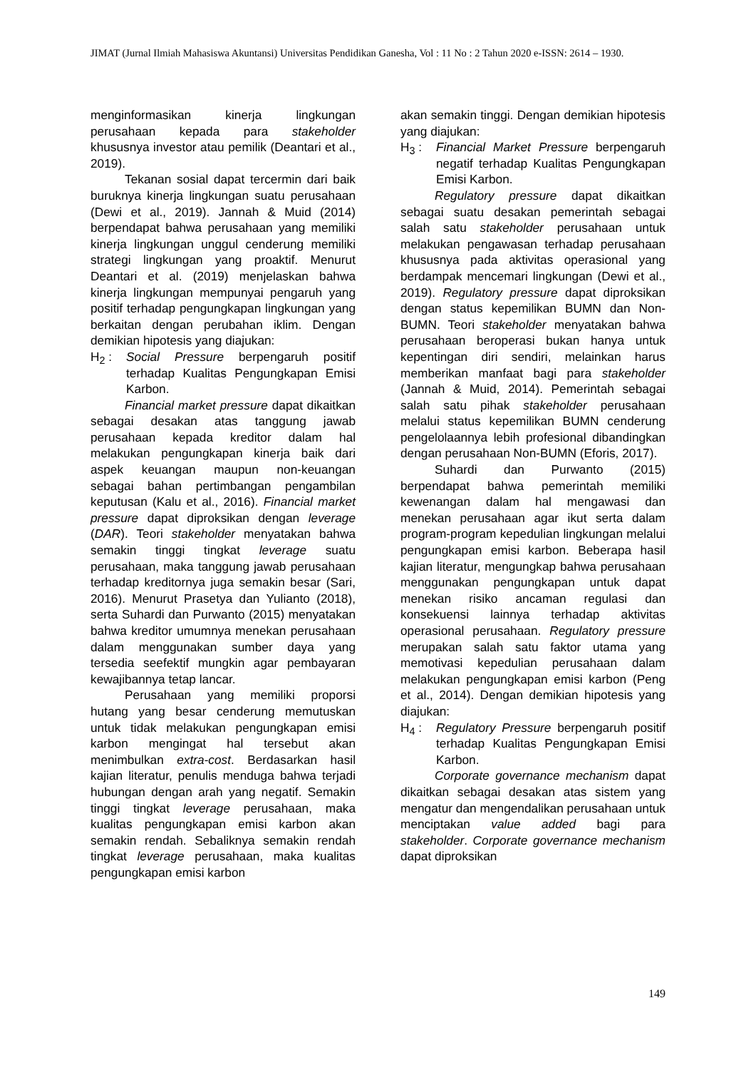JIMAT (Jurnal Ilmiah Mahasiswa Akuntansi) Universitas Pendidikan Ganesha, Vol : 11 No : 2 Tahun 2020 e-ISSN: 2614 – 1930.
menginformasikan kinerja lingkungan perusahaan kepada para stakeholder khususnya investor atau pemilik (Deantari et al., 2019).
Tekanan sosial dapat tercermin dari baik buruknya kinerja lingkungan suatu perusahaan (Dewi et al., 2019). Jannah & Muid (2014) berpendapat bahwa perusahaan yang memiliki kinerja lingkungan unggul cenderung memiliki strategi lingkungan yang proaktif. Menurut Deantari et al. (2019) menjelaskan bahwa kinerja lingkungan mempunyai pengaruh yang positif terhadap pengungkapan lingkungan yang berkaitan dengan perubahan iklim. Dengan demikian hipotesis yang diajukan:
H<sub>2</sub> : Social Pressure berpengaruh positif terhadap Kualitas Pengungkapan Emisi Karbon.
Financial market pressure dapat dikaitkan sebagai desakan atas tanggung jawab perusahaan kepada kreditor dalam hal melakukan pengungkapan kinerja baik dari aspek keuangan maupun non-keuangan sebagai bahan pertimbangan pengambilan keputusan (Kalu et al., 2016). Financial market pressure dapat diproksikan dengan leverage (DAR). Teori stakeholder menyatakan bahwa semakin tinggi tingkat leverage suatu perusahaan, maka tanggung jawab perusahaan terhadap kreditornya juga semakin besar (Sari, 2016). Menurut Prasetya dan Yulianto (2018), serta Suhardi dan Purwanto (2015) menyatakan bahwa kreditor umumnya menekan perusahaan dalam menggunakan sumber daya yang tersedia seefektif mungkin agar pembayaran kewajibannya tetap lancar.
Perusahaan yang memiliki proporsi hutang yang besar cenderung memutuskan untuk tidak melakukan pengungkapan emisi karbon mengingat hal tersebut akan menimbulkan extra-cost. Berdasarkan hasil kajian literatur, penulis menduga bahwa terjadi hubungan dengan arah yang negatif. Semakin tinggi tingkat leverage perusahaan, maka kualitas pengungkapan emisi karbon akan semakin rendah. Sebaliknya semakin rendah tingkat leverage perusahaan, maka kualitas pengungkapan emisi karbon
akan semakin tinggi. Dengan demikian hipotesis yang diajukan:
H<sub>3</sub> : Financial Market Pressure berpengaruh negatif terhadap Kualitas Pengungkapan Emisi Karbon.
Regulatory pressure dapat dikaitkan sebagai suatu desakan pemerintah sebagai salah satu stakeholder perusahaan untuk melakukan pengawasan terhadap perusahaan khususnya pada aktivitas operasional yang berdampak mencemari lingkungan (Dewi et al., 2019). Regulatory pressure dapat diproksikan dengan status kepemilikan BUMN dan Non-BUMN. Teori stakeholder menyatakan bahwa perusahaan beroperasi bukan hanya untuk kepentingan diri sendiri, melainkan harus memberikan manfaat bagi para stakeholder (Jannah & Muid, 2014). Pemerintah sebagai salah satu pihak stakeholder perusahaan melalui status kepemilikan BUMN cenderung pengelolaannya lebih profesional dibandingkan dengan perusahaan Non-BUMN (Eforis, 2017).
Suhardi dan Purwanto (2015) berpendapat bahwa pemerintah memiliki kewenangan dalam hal mengawasi dan menekan perusahaan agar ikut serta dalam program-program kepedulian lingkungan melalui pengungkapan emisi karbon. Beberapa hasil kajian literatur, mengungkap bahwa perusahaan menggunakan pengungkapan untuk dapat menekan risiko ancaman regulasi dan konsekuensi lainnya terhadap aktivitas operasional perusahaan. Regulatory pressure merupakan salah satu faktor utama yang memotivasi kepedulian perusahaan dalam melakukan pengungkapan emisi karbon (Peng et al., 2014). Dengan demikian hipotesis yang diajukan:
H<sub>4</sub> : Regulatory Pressure berpengaruh positif terhadap Kualitas Pengungkapan Emisi Karbon.
Corporate governance mechanism dapat dikaitkan sebagai desakan atas sistem yang mengatur dan mengendalikan perusahaan untuk menciptakan value added bagi para stakeholder. Corporate governance mechanism dapat diproksikan
149